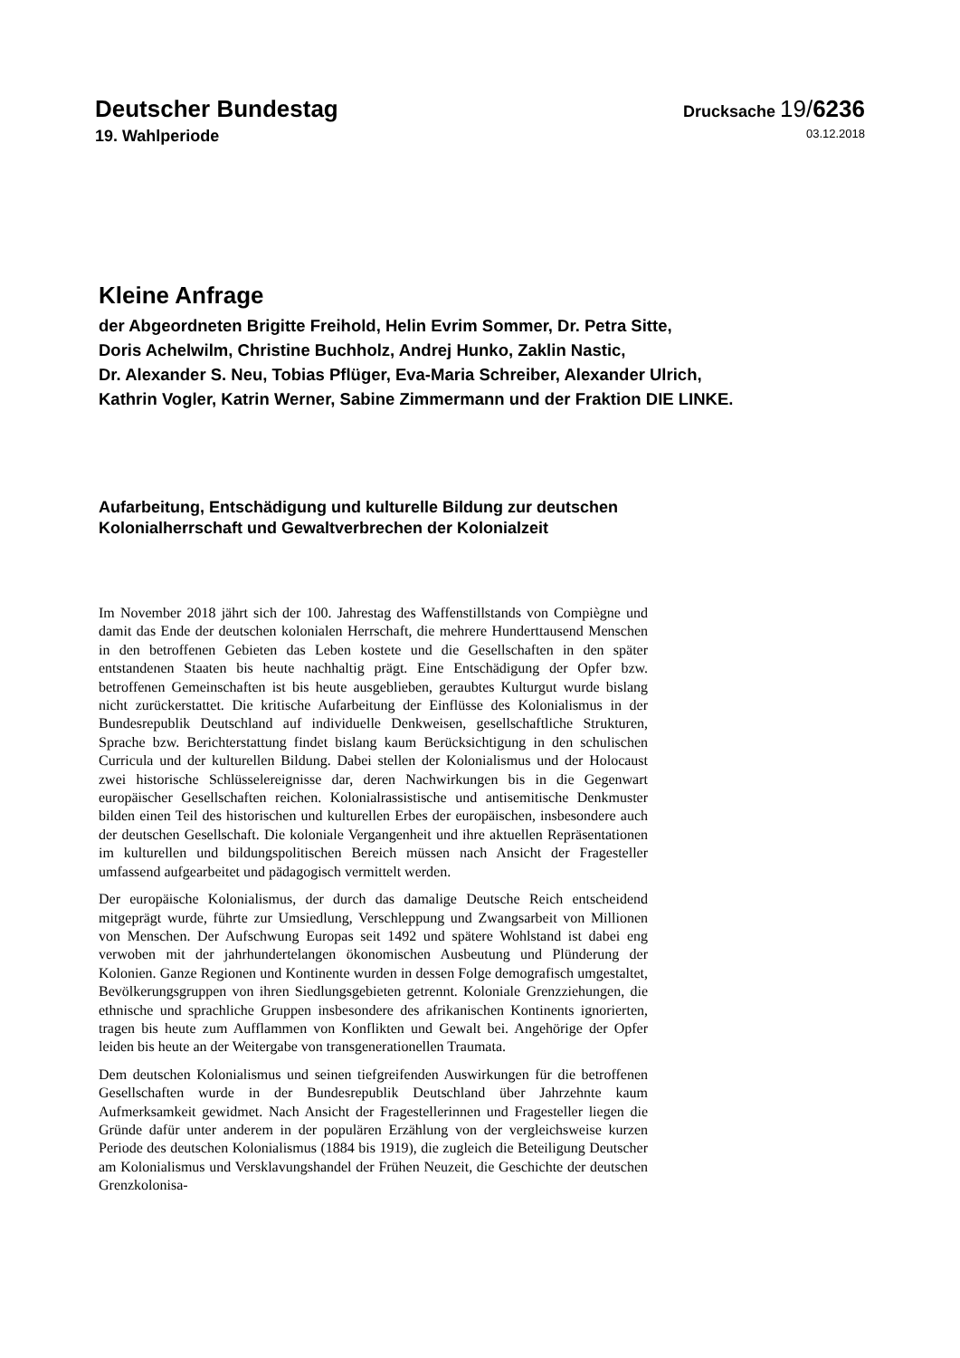Deutscher Bundestag
Drucksache 19/6236
19. Wahlperiode
03.12.2018
Kleine Anfrage
der Abgeordneten Brigitte Freihold, Helin Evrim Sommer, Dr. Petra Sitte,
Doris Achelwilm, Christine Buchholz, Andrej Hunko, Zaklin Nastic,
Dr. Alexander S. Neu, Tobias Pflüger, Eva-Maria Schreiber, Alexander Ulrich,
Kathrin Vogler, Katrin Werner, Sabine Zimmermann und der Fraktion DIE LINKE.
Aufarbeitung, Entschädigung und kulturelle Bildung zur deutschen
Kolonialherrschaft und Gewaltverbrechen der Kolonialzeit
Im November 2018 jährt sich der 100. Jahrestag des Waffenstillstands von Compiègne und damit das Ende der deutschen kolonialen Herrschaft, die mehrere Hunderttausend Menschen in den betroffenen Gebieten das Leben kostete und die Gesellschaften in den später entstandenen Staaten bis heute nachhaltig prägt. Eine Entschädigung der Opfer bzw. betroffenen Gemeinschaften ist bis heute ausgeblieben, geraubtes Kulturgut wurde bislang nicht zurückerstattet. Die kritische Aufarbeitung der Einflüsse des Kolonialismus in der Bundesrepublik Deutschland auf individuelle Denkweisen, gesellschaftliche Strukturen, Sprache bzw. Berichterstattung findet bislang kaum Berücksichtigung in den schulischen Curricula und der kulturellen Bildung. Dabei stellen der Kolonialismus und der Holocaust zwei historische Schlüsselereignisse dar, deren Nachwirkungen bis in die Gegenwart europäischer Gesellschaften reichen. Kolonialrassistische und antisemitische Denkmuster bilden einen Teil des historischen und kulturellen Erbes der europäischen, insbesondere auch der deutschen Gesellschaft. Die koloniale Vergangenheit und ihre aktuellen Repräsentationen im kulturellen und bildungspolitischen Bereich müssen nach Ansicht der Fragesteller umfassend aufgearbeitet und pädagogisch vermittelt werden.
Der europäische Kolonialismus, der durch das damalige Deutsche Reich entscheidend mitgeprägt wurde, führte zur Umsiedlung, Verschleppung und Zwangsarbeit von Millionen von Menschen. Der Aufschwung Europas seit 1492 und spätere Wohlstand ist dabei eng verwoben mit der jahrhundertelangen ökonomischen Ausbeutung und Plünderung der Kolonien. Ganze Regionen und Kontinente wurden in dessen Folge demografisch umgestaltet, Bevölkerungsgruppen von ihren Siedlungsgebieten getrennt. Koloniale Grenzziehungen, die ethnische und sprachliche Gruppen insbesondere des afrikanischen Kontinents ignorierten, tragen bis heute zum Aufflammen von Konflikten und Gewalt bei. Angehörige der Opfer leiden bis heute an der Weitergabe von transgenerationellen Traumata.
Dem deutschen Kolonialismus und seinen tiefgreifenden Auswirkungen für die betroffenen Gesellschaften wurde in der Bundesrepublik Deutschland über Jahrzehnte kaum Aufmerksamkeit gewidmet. Nach Ansicht der Fragestellerinnen und Fragesteller liegen die Gründe dafür unter anderem in der populären Erzählung von der vergleichsweise kurzen Periode des deutschen Kolonialismus (1884 bis 1919), die zugleich die Beteiligung Deutscher am Kolonialismus und Versklavungshandel der Frühen Neuzeit, die Geschichte der deutschen Grenzkolonisa-